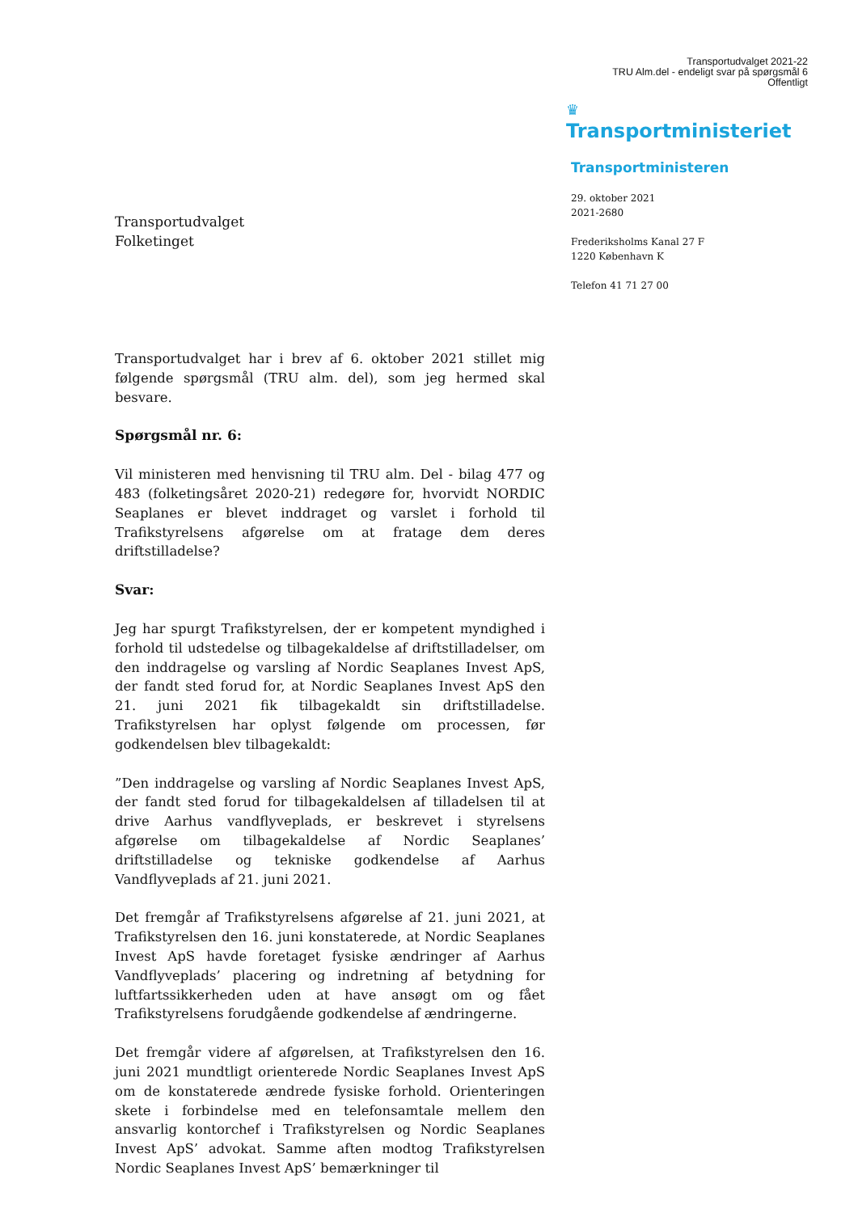Transportudvalget 2021-22
TRU Alm.del - endeligt svar på spørgsmål 6
Offentligt
♛
Transportministeriet
Transportministeren
29. oktober 2021
2021-2680
Frederiksholms Kanal 27 F
1220 København K
Telefon 41 71 27 00
Transportudvalget
Folketinget
Transportudvalget har i brev af 6. oktober 2021 stillet mig følgende spørgsmål (TRU alm. del), som jeg hermed skal besvare.
Spørgsmål nr. 6:
Vil ministeren med henvisning til TRU alm. Del - bilag 477 og 483 (folketingsåret 2020-21) redegøre for, hvorvidt NORDIC Seaplanes er blevet inddraget og varslet i forhold til Trafikstyrelsens afgørelse om at fratage dem deres driftstilladelse?
Svar:
Jeg har spurgt Trafikstyrelsen, der er kompetent myndighed i forhold til udstedelse og tilbagekaldelse af driftstilladelser, om den inddragelse og varsling af Nordic Seaplanes Invest ApS, der fandt sted forud for, at Nordic Seaplanes Invest ApS den 21. juni 2021 fik tilbagekaldt sin driftstilladelse. Trafikstyrelsen har oplyst følgende om processen, før godkendelsen blev tilbagekaldt:
”Den inddragelse og varsling af Nordic Seaplanes Invest ApS, der fandt sted forud for tilbagekaldelsen af tilladelsen til at drive Aarhus vandflyveplads, er beskrevet i styrelsens afgørelse om tilbagekaldelse af Nordic Seaplanes’ driftstilladelse og tekniske godkendelse af Aarhus Vandflyveplads af 21. juni 2021.
Det fremgår af Trafikstyrelsens afgørelse af 21. juni 2021, at Trafikstyrelsen den 16. juni konstaterede, at Nordic Seaplanes Invest ApS havde foretaget fysiske ændringer af Aarhus Vandflyveplads’ placering og indretning af betydning for luftfartssikkerheden uden at have ansøgt om og fået Trafikstyrelsens forudgående godkendelse af ændringerne.
Det fremgår videre af afgørelsen, at Trafikstyrelsen den 16. juni 2021 mundtligt orienterede Nordic Seaplanes Invest ApS om de konstaterede ændrede fysiske forhold. Orienteringen skete i forbindelse med en telefonsamtale mellem den ansvarlig kontorchef i Trafikstyrelsen og Nordic Seaplanes Invest ApS’ advokat. Samme aften modtog Trafikstyrelsen Nordic Seaplanes Invest ApS’ bemærkninger til